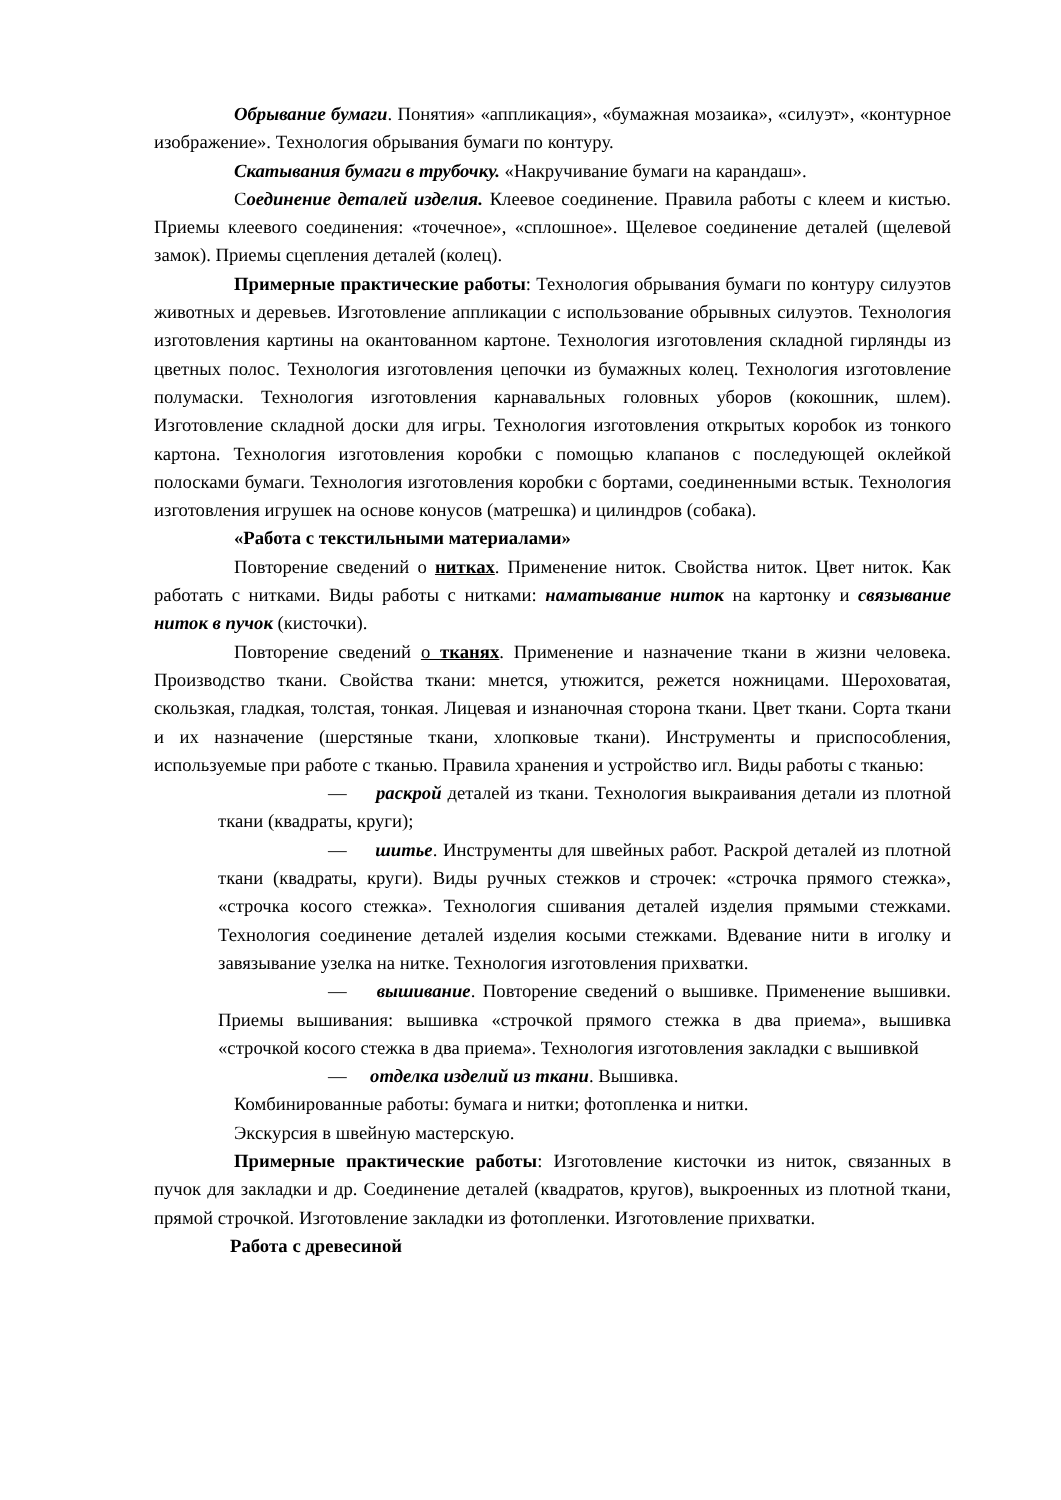Обрывание бумаги. Понятия» «аппликация», «бумажная мозаика», «силуэт», «контурное изображение». Технология обрывания бумаги по контуру.
Скатывания бумаги в трубочку. «Накручивание бумаги на карандаш».
Соединение деталей изделия. Клеевое соединение. Правила работы с клеем и кистью. Приемы клеевого соединения: «точечное», «сплошное». Щелевое соединение деталей (щелевой замок). Приемы сцепления деталей (колец).
Примерные практические работы: Технология обрывания бумаги по контуру силуэтов животных и деревьев. Изготовление аппликации с использование обрывных силуэтов. Технология изготовления картины на окантованном картоне. Технология изготовления складной гирлянды из цветных полос. Технология изготовления цепочки из бумажных колец. Технология изготовление полумаски. Технология изготовления карнавальных головных уборов (кокошник, шлем). Изготовление складной доски для игры. Технология изготовления открытых коробок из тонкого картона. Технология изготовления коробки с помощью клапанов с последующей оклейкой полосками бумаги. Технология изготовления коробки с бортами, соединенными встык. Технология изготовления игрушек на основе конусов (матрешка) и цилиндров (собака).
«Работа с текстильными материалами»
Повторение сведений о нитках. Применение ниток. Свойства ниток. Цвет ниток. Как работать с нитками. Виды работы с нитками: наматывание ниток на картонку и связывание ниток в пучок (кисточки).
Повторение сведений о тканях. Применение и назначение ткани в жизни человека. Производство ткани. Свойства ткани: мнется, утюжится, режется ножницами. Шероховатая, скользкая, гладкая, толстая, тонкая. Лицевая и изнаночная сторона ткани. Цвет ткани. Сорта ткани и их назначение (шерстяные ткани, хлопковые ткани). Инструменты и приспособления, используемые при работе с тканью. Правила хранения и устройство игл. Виды работы с тканью:
— раскрой деталей из ткани. Технология выкраивания детали из плотной ткани (квадраты, круги);
— шитье. Инструменты для швейных работ. Раскрой деталей из плотной ткани (квадраты, круги). Виды ручных стежков и строчек: «строчка прямого стежка», «строчка косого стежка». Технология сшивания деталей изделия прямыми стежками. Технология соединение деталей изделия косыми стежками. Вдевание нити в иголку и завязывание узелка на нитке. Технология изготовления прихватки.
— вышивание. Повторение сведений о вышивке. Применение вышивки. Приемы вышивания: вышивка «строчкой прямого стежка в два приема», вышивка «строчкой косого стежка в два приема». Технология изготовления закладки с вышивкой
— отделка изделий из ткани. Вышивка.
Комбинированные работы: бумага и нитки; фотопленка и нитки.
Экскурсия в швейную мастерскую.
Примерные практические работы: Изготовление кисточки из ниток, связанных в пучок для закладки и др. Соединение деталей (квадратов, кругов), выкроенных из плотной ткани, прямой строчкой. Изготовление закладки из фотопленки. Изготовление прихватки.
Работа с древесиной